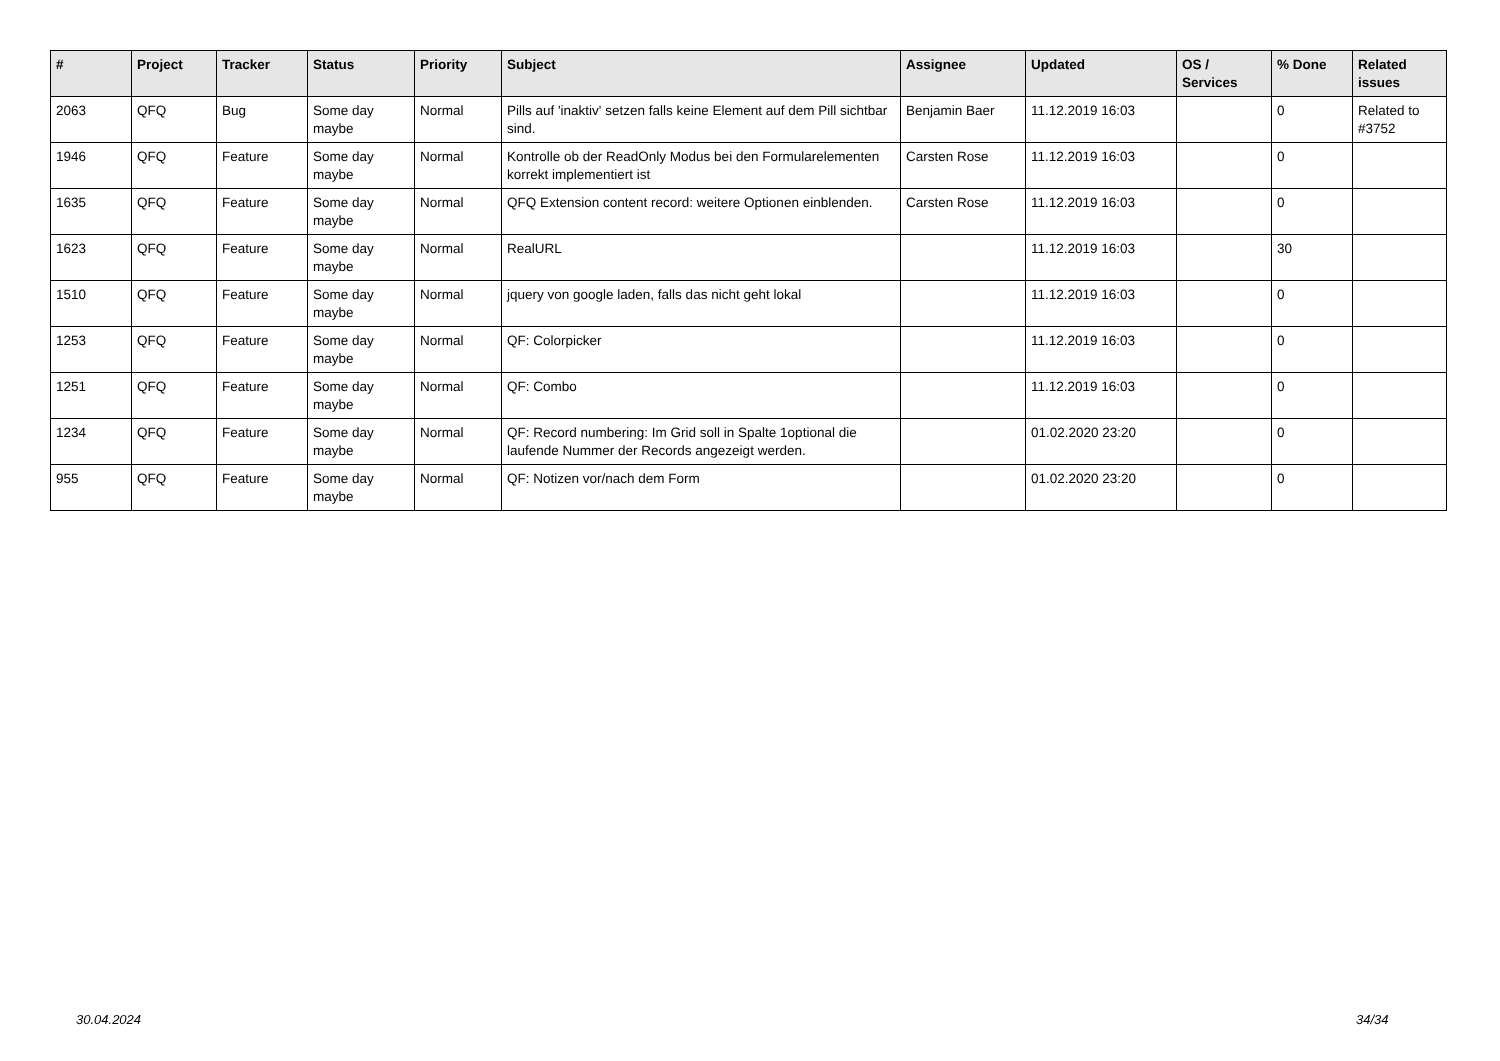| # | Project | Tracker | Status | Priority | Subject | Assignee | Updated | OS / Services | % Done | Related issues |
| --- | --- | --- | --- | --- | --- | --- | --- | --- | --- | --- |
| 2063 | QFQ | Bug | Some day maybe | Normal | Pills auf 'inaktiv' setzen falls keine Element auf dem Pill sichtbar sind. | Benjamin Baer | 11.12.2019 16:03 | | 0 | Related to #3752 |
| 1946 | QFQ | Feature | Some day maybe | Normal | Kontrolle ob der ReadOnly Modus bei den Formularelementen korrekt implementiert ist | Carsten Rose | 11.12.2019 16:03 | | 0 | |
| 1635 | QFQ | Feature | Some day maybe | Normal | QFQ Extension content record: weitere Optionen einblenden. | Carsten Rose | 11.12.2019 16:03 | | 0 | |
| 1623 | QFQ | Feature | Some day maybe | Normal | RealURL | | 11.12.2019 16:03 | | 30 | |
| 1510 | QFQ | Feature | Some day maybe | Normal | jquery von google laden, falls das nicht geht lokal | | 11.12.2019 16:03 | | 0 | |
| 1253 | QFQ | Feature | Some day maybe | Normal | QF: Colorpicker | | 11.12.2019 16:03 | | 0 | |
| 1251 | QFQ | Feature | Some day maybe | Normal | QF: Combo | | 11.12.2019 16:03 | | 0 | |
| 1234 | QFQ | Feature | Some day maybe | Normal | QF: Record numbering: Im Grid soll in Spalte 1optional die laufende Nummer der Records angezeigt werden. | | 01.02.2020 23:20 | | 0 | |
| 955 | QFQ | Feature | Some day maybe | Normal | QF: Notizen vor/nach dem Form | | 01.02.2020 23:20 | | 0 | |
30.04.2024 34/34